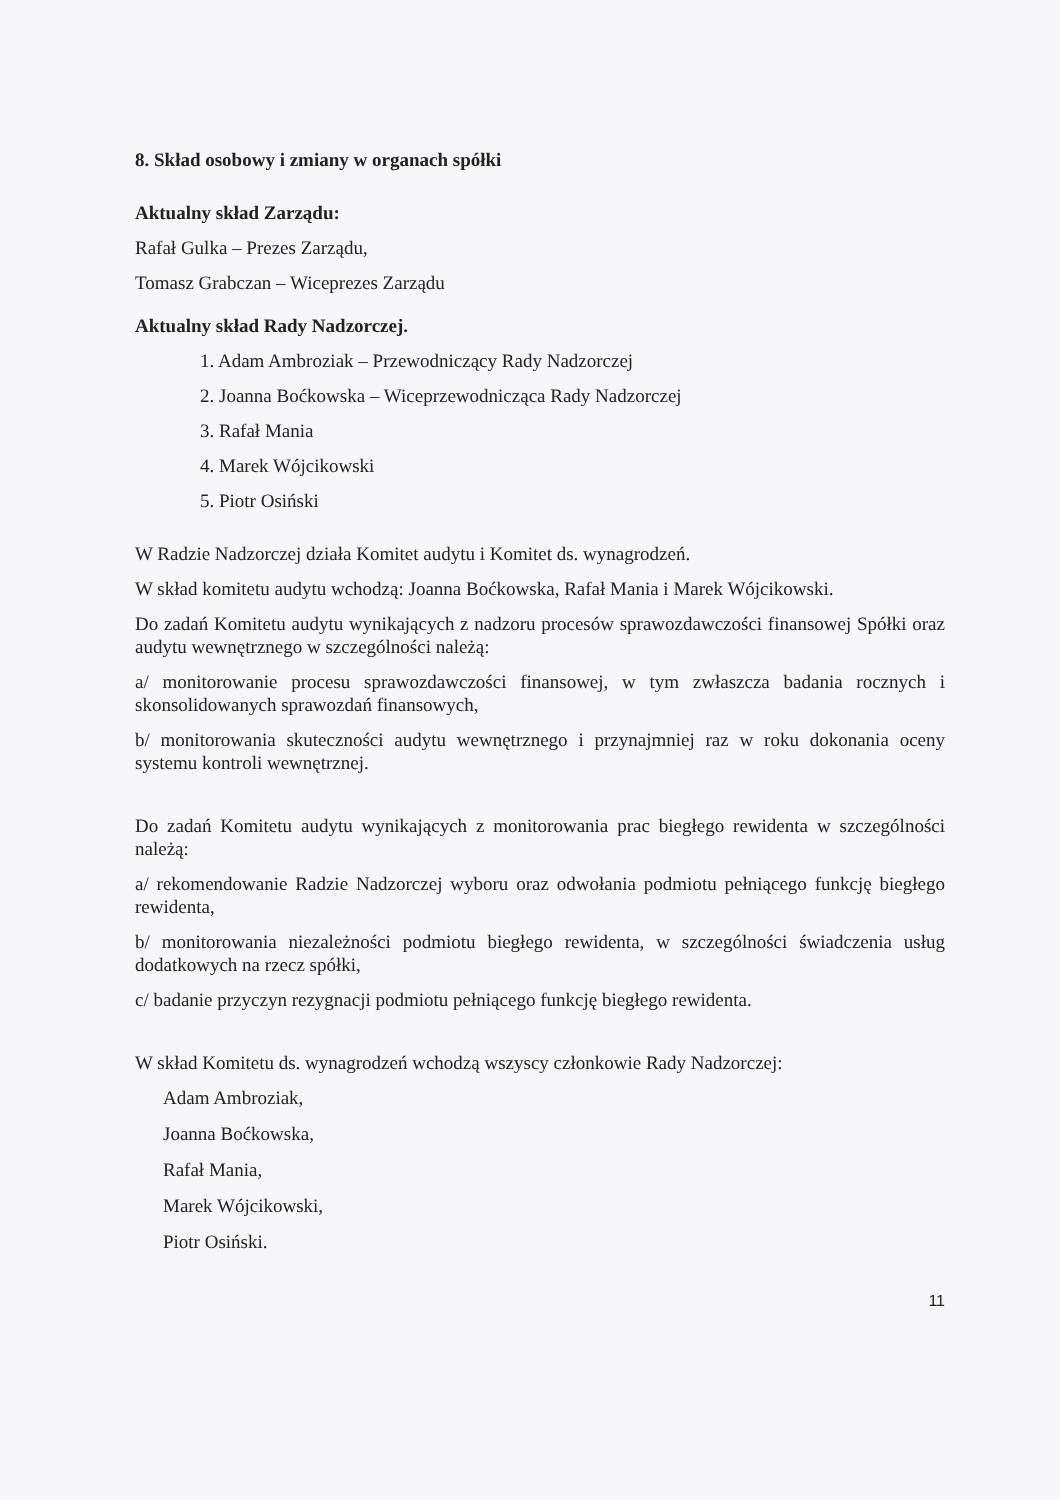8. Skład osobowy i zmiany w organach spółki
Aktualny skład Zarządu:
Rafał Gulka – Prezes Zarządu,
Tomasz Grabczan – Wiceprezes Zarządu
Aktualny skład Rady Nadzorczej.
1. Adam Ambroziak – Przewodniczący Rady Nadzorczej
2. Joanna Boćkowska – Wiceprzewodnicząca Rady Nadzorczej
3. Rafał Mania
4. Marek Wójcikowski
5. Piotr Osiński
W Radzie Nadzorczej działa Komitet audytu i Komitet ds. wynagrodzeń.
W skład komitetu audytu wchodzą: Joanna Boćkowska, Rafał Mania i Marek Wójcikowski.
Do zadań Komitetu audytu wynikających z nadzoru procesów sprawozdawczości finansowej Spółki oraz audytu wewnętrznego w szczególności należą:
a/ monitorowanie procesu sprawozdawczości finansowej, w tym zwłaszcza badania rocznych i skonsolidowanych sprawozdań finansowych,
b/ monitorowania skuteczności audytu wewnętrznego i przynajmniej raz w roku dokonania oceny systemu kontroli wewnętrznej.
Do zadań Komitetu audytu wynikających z monitorowania prac biegłego rewidenta w szczególności należą:
a/ rekomendowanie Radzie Nadzorczej wyboru oraz odwołania podmiotu pełniącego funkcję biegłego rewidenta,
b/ monitorowania niezależności podmiotu biegłego rewidenta, w szczególności świadczenia usług dodatkowych na rzecz spółki,
c/ badanie przyczyn rezygnacji podmiotu pełniącego funkcję biegłego rewidenta.
W skład Komitetu ds. wynagrodzeń wchodzą wszyscy członkowie Rady Nadzorczej:
Adam Ambroziak,
Joanna Boćkowska,
Rafał Mania,
Marek Wójcikowski,
Piotr Osiński.
11